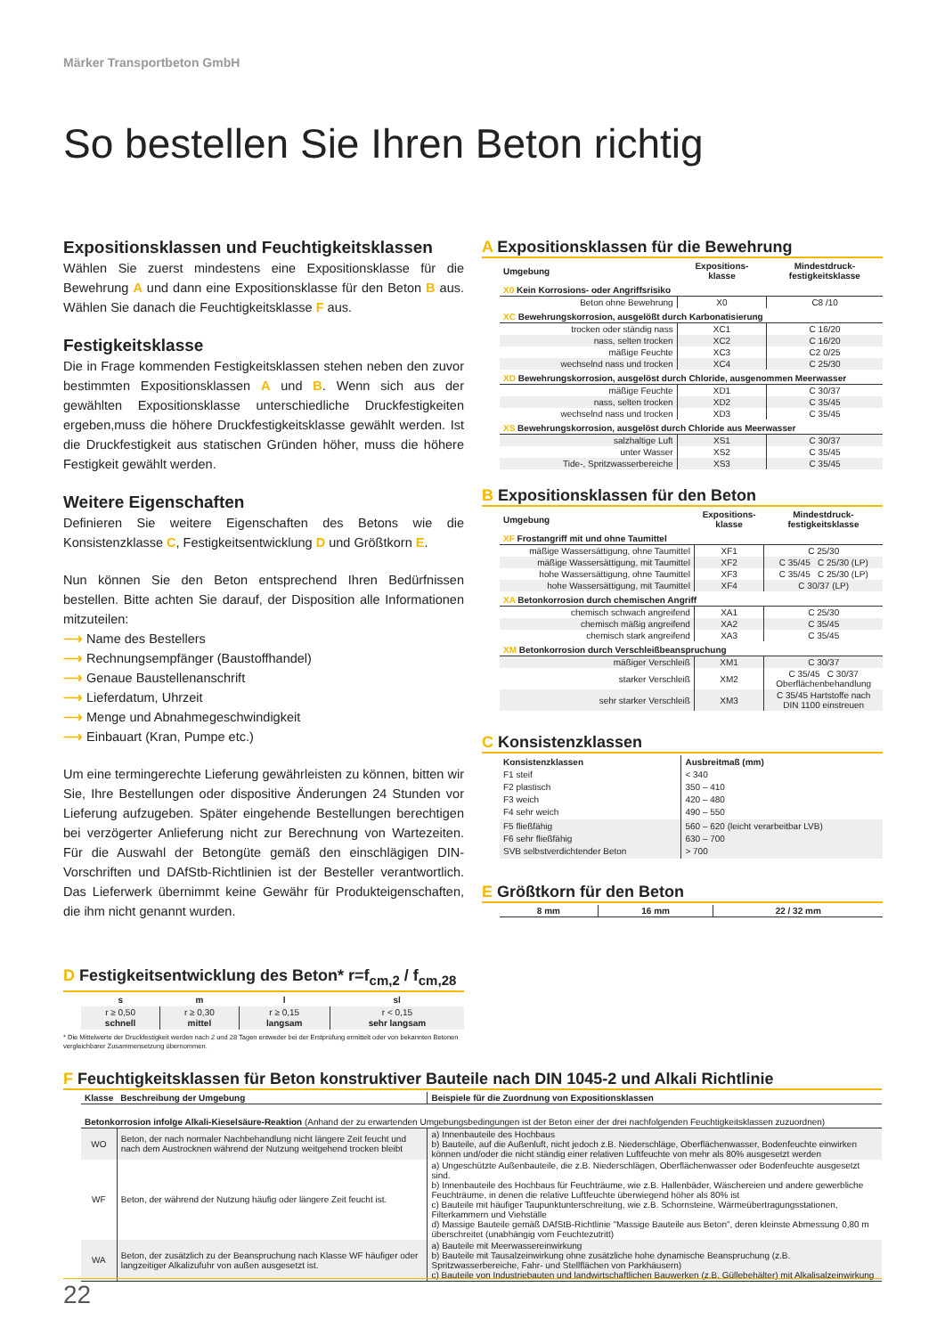Märker Transportbeton GmbH
So bestellen Sie Ihren Beton richtig
Expositionsklassen und Feuchtigkeitsklassen
Wählen Sie zuerst mindestens eine Expositionsklasse für die Bewehrung A und dann eine Expositionsklasse für den Beton B aus. Wählen Sie danach die Feuchtigkeitsklasse F aus.
Festigkeitsklasse
Die in Frage kommenden Festigkeitsklassen stehen neben den zuvor bestimmten Expositionsklassen A und B. Wenn sich aus der gewählten Expositionsklasse unterschiedliche Druckfestigkeiten ergeben,muss die höhere Druckfestigkeitsklasse gewählt werden. Ist die Druckfestigkeit aus statischen Gründen höher, muss die höhere Festigkeit gewählt werden.
Weitere Eigenschaften
Definieren Sie weitere Eigenschaften des Betons wie die Konsistenzklasse C, Festigkeitsentwicklung D und Größtkorn E.
Nun können Sie den Beton entsprechend Ihren Bedürfnissen bestellen. Bitte achten Sie darauf, der Disposition alle Informationen mitzuteilen:
⟶ Name des Bestellers
⟶ Rechnungsempfänger (Baustoffhandel)
⟶ Genaue Baustellenanschrift
⟶ Lieferdatum, Uhrzeit
⟶ Menge und Abnahmegeschwindigkeit
⟶ Einbauart (Kran, Pumpe etc.)
Um eine termingerechte Lieferung gewährleisten zu können, bitten wir Sie, Ihre Bestellungen oder dispositive Änderungen 24 Stunden vor Lieferung aufzugeben. Später eingehende Bestellungen berechtigen bei verzögerter Anlieferung nicht zur Berechnung von Wartezeiten. Für die Auswahl der Betongüte gemäß den einschlägigen DIN-Vorschriften und DAfStb-Richtlinien ist der Besteller verantwortlich. Das Lieferwerk übernimmt keine Gewähr für Produkteigenschaften, die ihm nicht genannt wurden.
D Festigkeitsentwicklung des Beton* r=f<sub>cm,2</sub> / f<sub>cm,28</sub>
| s | m | l | sl |
| --- | --- | --- | --- |
| r ≥ 0,50 schnell | r ≥ 0,30 mittel | r ≥ 0,15 langsam | r < 0,15 sehr langsam |
* Die Mittelwerte der Druckfestigkeit werden nach 2 und 28 Tagen entweder bei der Erstprüfung ermittelt oder von bekannten Betonen vergleichbarer Zusammensetzung übernommen.
A Expositionsklassen für die Bewehrung
| Umgebung | Expositions- klasse | Mindestdruck- festigkeitsklasse |
| --- | --- | --- |
| X0 Kein Korrosions- oder Angriffsrisiko | | |
| Beton ohne Bewehrung | X0 | C8 /10 |
| XC Bewehrungskorrosion, ausgelößt durch Karbonatisierung | | |
| trocken oder ständig nass | XC1 | C 16/20 |
| nass, selten trocken | XC2 | C 16/20 |
| mäßige Feuchte | XC3 | C2 0/25 |
| wechselnd nass und trocken | XC4 | C 25/30 |
| XD Bewehrungskorrosion, ausgelöst durch Chloride, ausgenommen Meerwasser | | |
| mäßige Feuchte | XD1 | C 30/37 |
| nass, selten trocken | XD2 | C 35/45 |
| wechselnd nass und trocken | XD3 | C 35/45 |
| XS Bewehrungskorrosion, ausgelöst durch Chloride aus Meerwasser | | |
| salzhaltige Luft | XS1 | C 30/37 |
| unter Wasser | XS2 | C 35/45 |
| Tide-, Spritzwasserbereiche | XS3 | C 35/45 |
B Expositionsklassen für den Beton
| Umgebung | Expositions- klasse | Mindestdruck- festigkeitsklasse |
| --- | --- | --- |
| XF Frostangriff mit und ohne Taumittel | | |
| mäßige Wassersättigung, ohne Taumittel | XF1 | C 25/30 |
| mäßige Wassersättigung, mit Taumittel | XF2 | C 35/45 C 25/30 (LP) |
| hohe Wassersättigung, ohne Taumittel | XF3 | C 35/45 C 25/30 (LP) |
| hohe Wassersättigung, mit Taumittel | XF4 | C 30/37 (LP) |
| XA Betonkorrosion durch chemischen Angriff | | |
| chemisch schwach angreifend | XA1 | C 25/30 |
| chemisch mäßig angreifend | XA2 | C 35/45 |
| chemisch stark angreifend | XA3 | C 35/45 |
| XM Betonkorrosion durch Verschleißbeanspruchung | | |
| mäßiger Verschleiß | XM1 | C 30/37 |
| starker Verschleiß | XM2 | C 35/45 C 30/37 Oberflächenbehandlung |
| sehr starker Verschleiß | XM3 | C 35/45 Hartstoffe nach DIN 1100 einstreuen |
C Konsistenzklassen
| Konsistenzklassen F1 steif F2 plastisch F3 weich F4 sehr weich | Ausbreitmaß (mm) < 340 350 – 410 420 – 480 490 – 550 |
| F5 fließfähig F6 sehr fließfähig SVB selbstverdichtender Beton | 560 – 620 (leicht verarbeitbar LVB) 630 – 700 > 700 |
E Größtkorn für den Beton
| 8 mm | 16 mm | 22 / 32 mm |
F Feuchtigkeitsklassen für Beton konstruktiver Bauteile nach DIN 1045-2 und Alkali Richtlinie
| Klasse | Beschreibung der Umgebung | Beispiele für die Zuordnung von Expositionsklassen |
| --- | --- | --- |
| Betonkorrosion infolge Alkali-Kieselsäure-Reaktion (Anhand der zu erwartenden Umgebungsbedingungen ist der Beton einer der drei nachfolgenden Feuchtigkeitsklassen zuzuordnen) | | |
| WO | Beton, der nach normaler Nachbehandlung nicht längere Zeit feucht und nach dem Austrocknen während der Nutzung weitgehend trocken bleibt | a) Innenbauteile des Hochbaus b) Bauteile, auf die Außenluft, nicht jedoch z.B. Niederschläge, Oberflächenwasser, Bodenfeuchte einwirken können und/oder die nicht ständig einer relativen Luftfeuchte von mehr als 80% ausgesetzt werden |
| WF | Beton, der während der Nutzung häufig oder längere Zeit feucht ist. | a) Ungeschützte Außenbauteile, die z.B. Niederschlägen, Oberflächenwasser oder Bodenfeuchte ausgesetzt sind. b) Innenbauteile des Hochbaus für Feuchträume, wie z.B. Hallenbäder, Wäschereien und andere gewerbliche Feuchträume, in denen die relative Luftfeuchte überwiegend höher als 80% ist c) Bauteile mit häufiger Taupunktunterschreitung, wie z.B. Schornsteine, Wärmeübertragungsstationen, Filterkammern und Viehställe d) Massige Bauteile gemäß DAfStB-Richtlinie "Massige Bauteile aus Beton", deren kleinste Abmessung 0,80 m überschreitet (unabhängig vom Feuchtezutritt) |
| WA | Beton, der zusätzlich zu der Beanspruchung nach Klasse WF häufiger oder langzeitiger Alkalizufuhr von außen ausgesetzt ist. | a) Bauteile mit Meerwassereinwirkung b) Bauteile mit Tausalzeinwirkung ohne zusätzliche hohe dynamische Beanspruchung (z.B. Spritzwasserbereiche, Fahr- und Stellflächen von Parkhäusern) c) Bauteile von Industriebauten und landwirtschaftlichen Bauwerken (z.B. Güllebehälter) mit Alkalisalzeinwirkung |
22